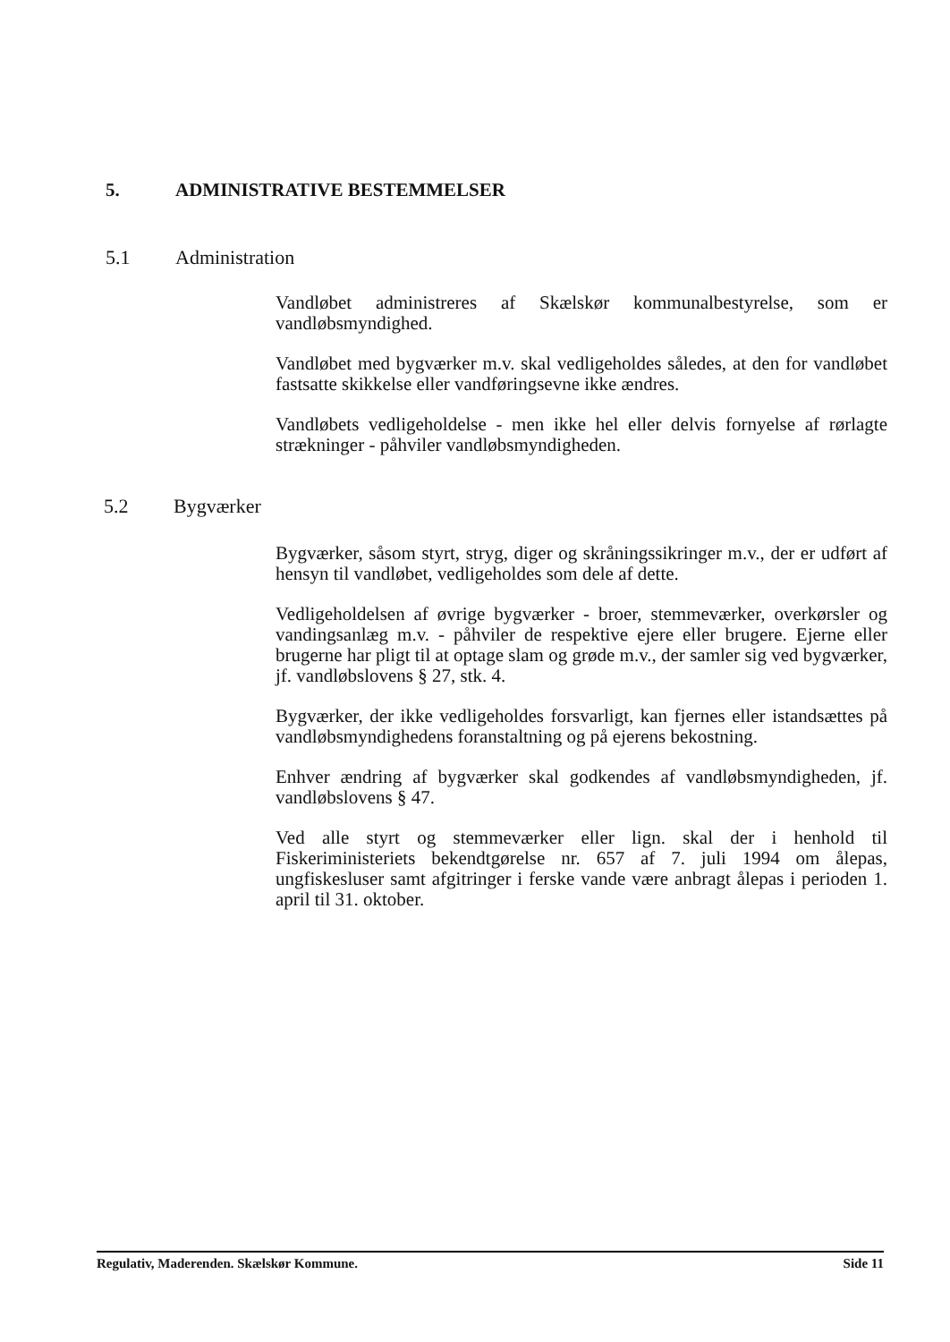5. ADMINISTRATIVE BESTEMMELSER
5.1 Administration
Vandløbet administreres af Skælskør kommunalbestyrelse, som er vandløbsmyndighed.
Vandløbet med bygværker m.v. skal vedligeholdes således, at den for vandløbet fastsatte skikkelse eller vandføringsevne ikke ændres.
Vandløbets vedligeholdelse - men ikke hel eller delvis fornyelse af rørlagte strækninger - påhviler vandløbsmyndigheden.
5.2 Bygværker
Bygværker, såsom styrt, stryg, diger og skråningssikringer m.v., der er udført af hensyn til vandløbet, vedligeholdes som dele af dette.
Vedligeholdelsen af øvrige bygværker - broer, stemmeværker, overkørsler og vandingsanlæg m.v. - påhviler de respektive ejere eller brugere. Ejerne eller brugerne har pligt til at optage slam og grøde m.v., der samler sig ved bygværker, jf. vandløbslovens § 27, stk. 4.
Bygværker, der ikke vedligeholdes forsvarligt, kan fjernes eller istandsættes på vandløbsmyndighedens foranstaltning og på ejerens bekostning.
Enhver ændring af bygværker skal godkendes af vandløbsmyndigheden, jf. vandløbslovens § 47.
Ved alle styrt og stemmeværker eller lign. skal der i henhold til Fiskeriministeriets bekendtgørelse nr. 657 af 7. juli 1994 om ålepas, ungfiskesluser samt afgitringer i ferske vande være anbragt ålepas i perioden 1. april til 31. oktober.
Regulativ, Maderenden. Skælskør Kommune. Side 11